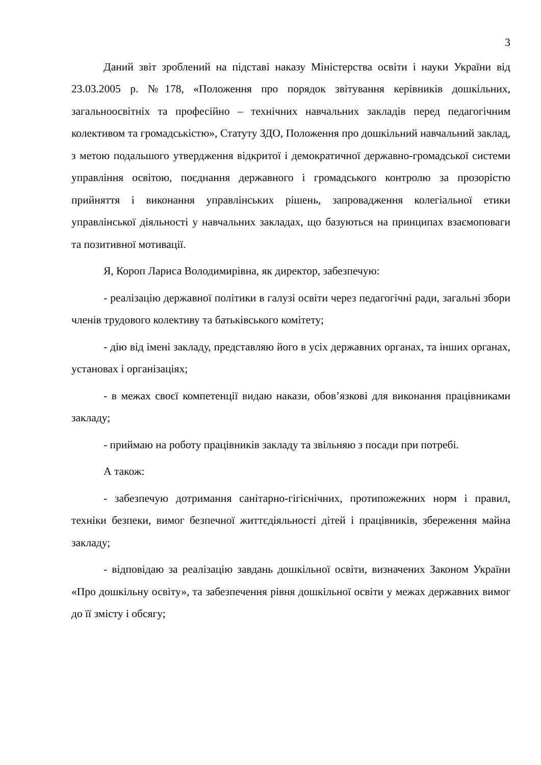3
Даний звіт зроблений на підставі наказу Міністерства освіти і науки України від 23.03.2005 р. №178, «Положення про порядок звітування керівників дошкільних, загальноосвітніх та професійно – технічних навчальних закладів перед педагогічним колективом та громадськістю», Статуту ЗДО, Положення про дошкільний навчальний заклад, з метою подальшого утвердження відкритої і демократичної державно-громадської системи управління освітою, поєднання державного і громадського контролю за прозорістю прийняття і виконання управлінських рішень, запровадження колегіальної етики управлінської діяльності у навчальних закладах, що базуються на принципах взаємоповаги та позитивної мотивації.
Я, Короп Лариса Володимирівна, як директор, забезпечую:
- реалізацію державної політики в галузі освіти через педагогічні ради, загальні збори членів трудового колективу та батьківського комітету;
- дію від імені закладу, представляю його в усіх державних органах, та інших органах, установах і організаціях;
- в межах своєї компетенції видаю накази, обов’язкові для виконання працівниками закладу;
- приймаю на роботу працівників закладу та звільняю з посади при потребі.
А також:
- забезпечую дотримання санітарно-гігієнічних, протипожежних норм і правил, техніки безпеки, вимог безпечної життєдіяльності дітей і працівників, збереження майна закладу;
- відповідаю за реалізацію завдань дошкільної освіти, визначених Законом України «Про дошкільну освіту», та забезпечення рівня дошкільної освіти у межах державних вимог до її змісту і обсягу;